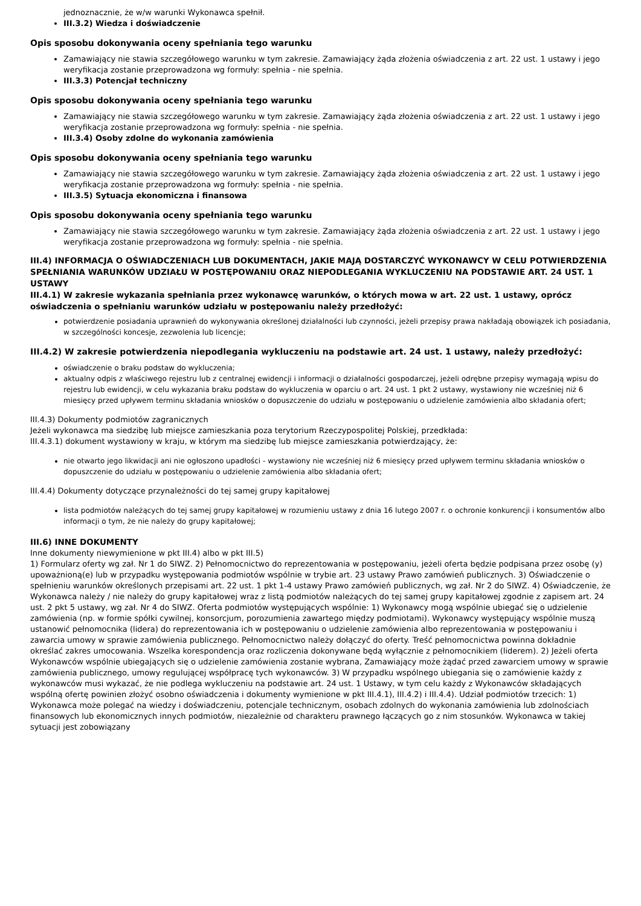jednoznacznie, że w/w warunki Wykonawca spełnił.
III.3.2) Wiedza i doświadczenie
Opis sposobu dokonywania oceny spełniania tego warunku
Zamawiający nie stawia szczegółowego warunku w tym zakresie. Zamawiający żąda złożenia oświadczenia z art. 22 ust. 1 ustawy i jego weryfikacja zostanie przeprowadzona wg formuły: spełnia - nie spełnia.
III.3.3) Potencjał techniczny
Opis sposobu dokonywania oceny spełniania tego warunku
Zamawiający nie stawia szczegółowego warunku w tym zakresie. Zamawiający żąda złożenia oświadczenia z art. 22 ust. 1 ustawy i jego weryfikacja zostanie przeprowadzona wg formuły: spełnia - nie spełnia.
III.3.4) Osoby zdolne do wykonania zamówienia
Opis sposobu dokonywania oceny spełniania tego warunku
Zamawiający nie stawia szczegółowego warunku w tym zakresie. Zamawiający żąda złożenia oświadczenia z art. 22 ust. 1 ustawy i jego weryfikacja zostanie przeprowadzona wg formuły: spełnia - nie spełnia.
III.3.5) Sytuacja ekonomiczna i finansowa
Opis sposobu dokonywania oceny spełniania tego warunku
Zamawiający nie stawia szczegółowego warunku w tym zakresie. Zamawiający żąda złożenia oświadczenia z art. 22 ust. 1 ustawy i jego weryfikacja zostanie przeprowadzona wg formuły: spełnia - nie spełnia.
III.4) INFORMACJA O OŚWIADCZENIACH LUB DOKUMENTACH, JAKIE MAJĄ DOSTARCZYĆ WYKONAWCY W CELU POTWIERDZENIA SPEŁNIANIA WARUNKÓW UDZIAŁU W POSTĘPOWANIU ORAZ NIEPODLEGANIA WYKLUCZENIU NA PODSTAWIE ART. 24 UST. 1 USTAWY
III.4.1) W zakresie wykazania spełniania przez wykonawcę warunków, o których mowa w art. 22 ust. 1 ustawy, oprócz oświadczenia o spełnianiu warunków udziału w postępowaniu należy przedłożyć:
potwierdzenie posiadania uprawnień do wykonywania określonej działalności lub czynności, jeżeli przepisy prawa nakładają obowiązek ich posiadania, w szczególności koncesje, zezwolenia lub licencje;
III.4.2) W zakresie potwierdzenia niepodlegania wykluczeniu na podstawie art. 24 ust. 1 ustawy, należy przedłożyć:
oświadczenie o braku podstaw do wykluczenia;
aktualny odpis z właściwego rejestru lub z centralnej ewidencji i informacji o działalności gospodarczej, jeżeli odrębne przepisy wymagają wpisu do rejestru lub ewidencji, w celu wykazania braku podstaw do wykluczenia w oparciu o art. 24 ust. 1 pkt 2 ustawy, wystawiony nie wcześniej niż 6 miesięcy przed upływem terminu składania wniosków o dopuszczenie do udziału w postępowaniu o udzielenie zamówienia albo składania ofert;
III.4.3) Dokumenty podmiotów zagranicznych
Jeżeli wykonawca ma siedzibę lub miejsce zamieszkania poza terytorium Rzeczypospolitej Polskiej, przedkłada:
III.4.3.1) dokument wystawiony w kraju, w którym ma siedzibę lub miejsce zamieszkania potwierdzający, że:
nie otwarto jego likwidacji ani nie ogłoszono upadłości - wystawiony nie wcześniej niż 6 miesięcy przed upływem terminu składania wniosków o dopuszczenie do udziału w postępowaniu o udzielenie zamówienia albo składania ofert;
III.4.4) Dokumenty dotyczące przynależności do tej samej grupy kapitałowej
lista podmiotów należących do tej samej grupy kapitałowej w rozumieniu ustawy z dnia 16 lutego 2007 r. o ochronie konkurencji i konsumentów albo informacji o tym, że nie należy do grupy kapitałowej;
III.6) INNE DOKUMENTY
Inne dokumenty niewymienione w pkt III.4) albo w pkt III.5)
1) Formularz oferty wg zał. Nr 1 do SIWZ. 2) Pełnomocnictwo do reprezentowania w postępowaniu, jeżeli oferta będzie podpisana przez osobę (y) upoważnioną(e) lub w przypadku występowania podmiotów wspólnie w trybie art. 23 ustawy Prawo zamówień publicznych. 3) Oświadczenie o spełnieniu warunków określonych przepisami art. 22 ust. 1 pkt 1-4 ustawy Prawo zamówień publicznych, wg zał. Nr 2 do SIWZ. 4) Oświadczenie, że Wykonawca należy / nie należy do grupy kapitałowej wraz z listą podmiotów należących do tej samej grupy kapitałowej zgodnie z zapisem art. 24 ust. 2 pkt 5 ustawy, wg zał. Nr 4 do SIWZ. Oferta podmiotów występujących wspólnie: 1) Wykonawcy mogą wspólnie ubiegać się o udzielenie zamówienia (np. w formie spółki cywilnej, konsorcjum, porozumienia zawartego między podmiotami). Wykonawcy występujący wspólnie muszą ustanowić pełnomocnika (lidera) do reprezentowania ich w postępowaniu o udzielenie zamówienia albo reprezentowania w postępowaniu i zawarcia umowy w sprawie zamówienia publicznego. Pełnomocnictwo należy dołączyć do oferty. Treść pełnomocnictwa powinna dokładnie określać zakres umocowania. Wszelka korespondencja oraz rozliczenia dokonywane będą wyłącznie z pełnomocnikiem (liderem). 2) Jeżeli oferta Wykonawców wspólnie ubiegających się o udzielenie zamówienia zostanie wybrana, Zamawiający może żądać przed zawarciem umowy w sprawie zamówienia publicznego, umowy regulującej współpracę tych wykonawców. 3) W przypadku wspólnego ubiegania się o zamówienie każdy z wykonawców musi wykazać, że nie podlega wykluczeniu na podstawie art. 24 ust. 1 Ustawy, w tym celu każdy z Wykonawców składających wspólną ofertę powinien złożyć osobno oświadczenia i dokumenty wymienione w pkt III.4.1), III.4.2) i III.4.4). Udział podmiotów trzecich: 1) Wykonawca może polegać na wiedzy i doświadczeniu, potencjale technicznym, osobach zdolnych do wykonania zamówienia lub zdolnościach finansowych lub ekonomicznych innych podmiotów, niezależnie od charakteru prawnego łączących go z nim stosunków. Wykonawca w takiej sytuacji jest zobowiązany